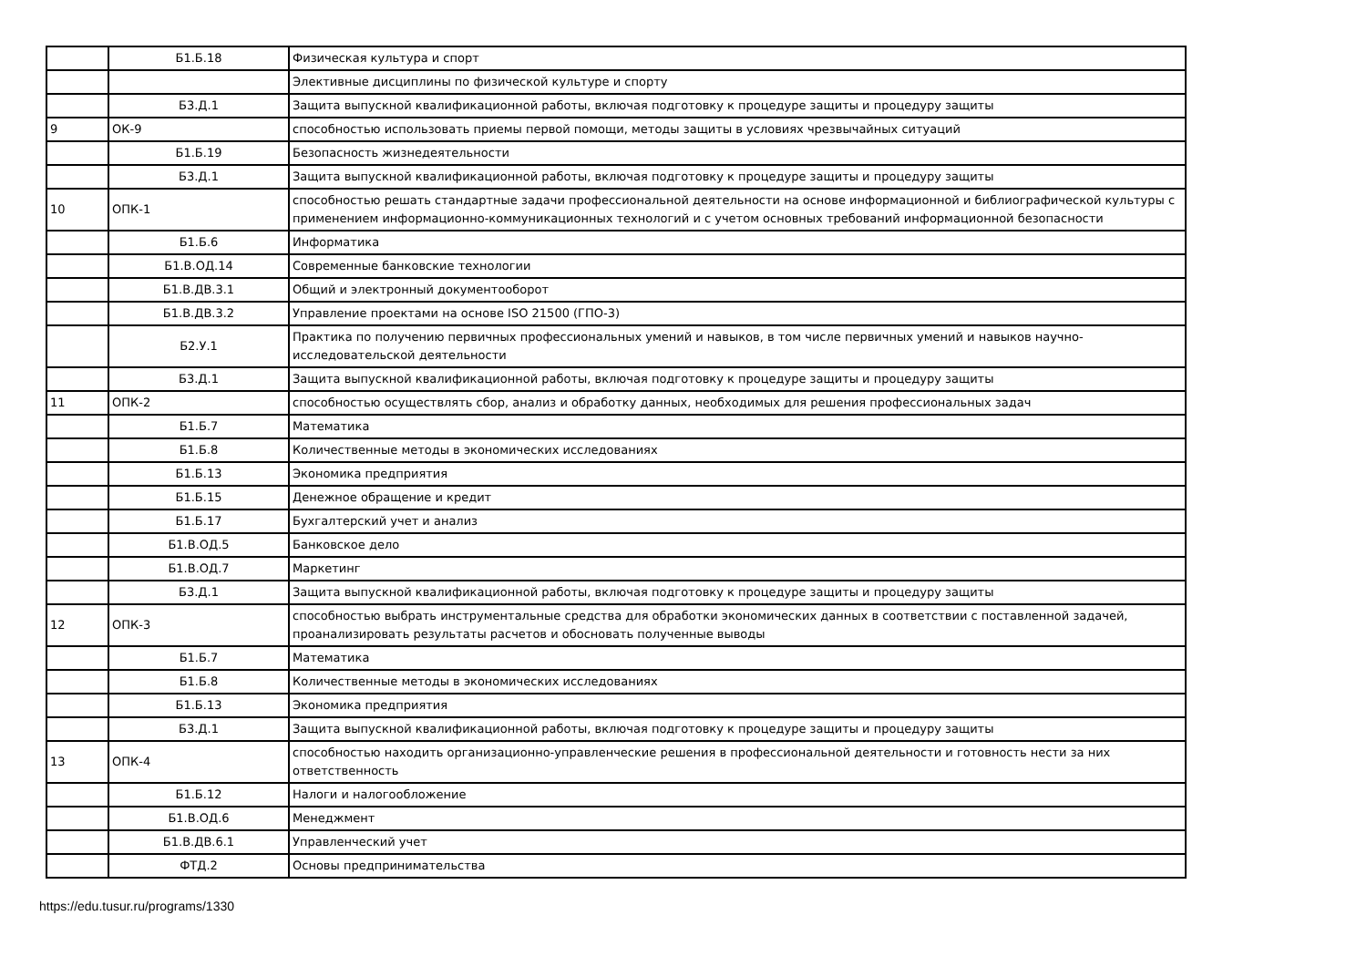| | Б1.Б.18 | Физическая культура и спорт |
| | | Элективные дисциплины по физической культуре и спорту |
| | Б3.Д.1 | Защита выпускной квалификационной работы, включая подготовку к процедуре защиты и процедуру защиты |
| 9 | ОК-9 | способностью использовать приемы первой помощи, методы защиты в условиях чрезвычайных ситуаций |
| | Б1.Б.19 | Безопасность жизнедеятельности |
| | Б3.Д.1 | Защита выпускной квалификационной работы, включая подготовку к процедуре защиты и процедуру защиты |
| 10 | ОПК-1 | способностью решать стандартные задачи профессиональной деятельности на основе информационной и библиографической культуры с применением информационно-коммуникационных технологий и с учетом основных требований информационной безопасности |
| | Б1.Б.6 | Информатика |
| | Б1.В.ОД.14 | Современные банковские технологии |
| | Б1.В.ДВ.3.1 | Общий и электронный документооборот |
| | Б1.В.ДВ.3.2 | Управление проектами на основе ISO 21500 (ГПО-3) |
| | Б2.У.1 | Практика по получению первичных профессиональных умений и навыков, в том числе первичных умений и навыков научно-исследовательской деятельности |
| | Б3.Д.1 | Защита выпускной квалификационной работы, включая подготовку к процедуре защиты и процедуру защиты |
| 11 | ОПК-2 | способностью осуществлять сбор, анализ и обработку данных, необходимых для решения профессиональных задач |
| | Б1.Б.7 | Математика |
| | Б1.Б.8 | Количественные методы в экономических исследованиях |
| | Б1.Б.13 | Экономика предприятия |
| | Б1.Б.15 | Денежное обращение и кредит |
| | Б1.Б.17 | Бухгалтерский учет и анализ |
| | Б1.В.ОД.5 | Банковское дело |
| | Б1.В.ОД.7 | Маркетинг |
| | Б3.Д.1 | Защита выпускной квалификационной работы, включая подготовку к процедуре защиты и процедуру защиты |
| 12 | ОПК-3 | способностью выбрать инструментальные средства для обработки экономических данных в соответствии с поставленной задачей, проанализировать результаты расчетов и обосновать полученные выводы |
| | Б1.Б.7 | Математика |
| | Б1.Б.8 | Количественные методы в экономических исследованиях |
| | Б1.Б.13 | Экономика предприятия |
| | Б3.Д.1 | Защита выпускной квалификационной работы, включая подготовку к процедуре защиты и процедуру защиты |
| 13 | ОПК-4 | способностью находить организационно-управленческие решения в профессиональной деятельности и готовность нести за них ответственность |
| | Б1.Б.12 | Налоги и налогообложение |
| | Б1.В.ОД.6 | Менеджмент |
| | Б1.В.ДВ.6.1 | Управленческий учет |
| | ФТД.2 | Основы предпринимательства |
https://edu.tusur.ru/programs/1330